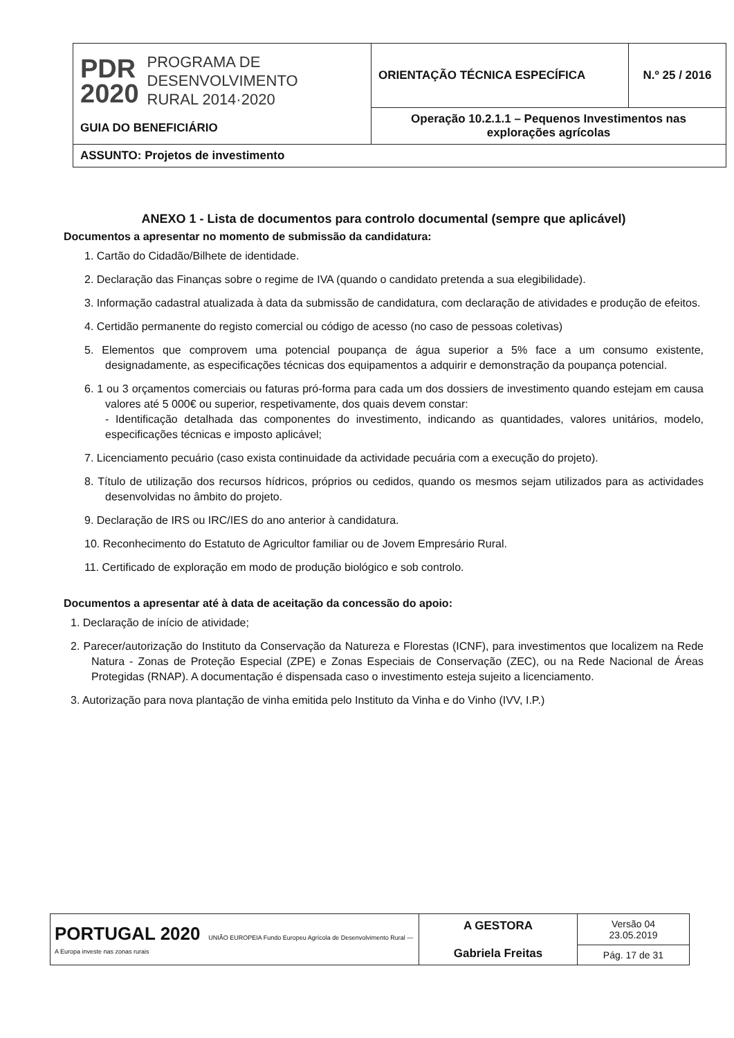| PDR 2020 PROGRAMA DE DESENVOLVIMENTO RURAL 2014·2020 GUIA DO BENEFICIÁRIO | ORIENTAÇÃO TÉCNICA ESPECÍFICA | N.º 25 / 2016 |
| | Operação 10.2.1.1 – Pequenos Investimentos nas explorações agrícolas | |
| ASSUNTO: Projetos de investimento | | |
ANEXO 1 - Lista de documentos para controlo documental (sempre que aplicável)
Documentos a apresentar no momento de submissão da candidatura:
1. Cartão do Cidadão/Bilhete de identidade.
2. Declaração das Finanças sobre o regime de IVA (quando o candidato pretenda a sua elegibilidade).
3. Informação cadastral atualizada à data da submissão de candidatura, com declaração de atividades e produção de efeitos.
4. Certidão permanente do registo comercial ou código de acesso (no caso de pessoas coletivas)
5. Elementos que comprovem uma potencial poupança de água superior a 5% face a um consumo existente, designadamente, as especificações técnicas dos equipamentos a adquirir e demonstração da poupança potencial.
6. 1 ou 3 orçamentos comerciais ou faturas pró-forma para cada um dos dossiers de investimento quando estejam em causa valores até 5 000€ ou superior, respetivamente, dos quais devem constar:
- Identificação detalhada das componentes do investimento, indicando as quantidades, valores unitários, modelo, especificações técnicas e imposto aplicável;
7. Licenciamento pecuário (caso exista continuidade da actividade pecuária com a execução do projeto).
8. Título de utilização dos recursos hídricos, próprios ou cedidos, quando os mesmos sejam utilizados para as actividades desenvolvidas no âmbito do projeto.
9. Declaração de IRS ou IRC/IES do ano anterior à candidatura.
10. Reconhecimento do Estatuto de Agricultor familiar ou de Jovem Empresário Rural.
11. Certificado de exploração em modo de produção biológico e sob controlo.
Documentos a apresentar até à data de aceitação da concessão do apoio:
1. Declaração de início de atividade;
2. Parecer/autorização do Instituto da Conservação da Natureza e Florestas (ICNF), para investimentos que localizem na Rede Natura - Zonas de Proteção Especial (ZPE) e Zonas Especiais de Conservação (ZEC), ou na Rede Nacional de Áreas Protegidas (RNAP). A documentação é dispensada caso o investimento esteja sujeito a licenciamento.
3. Autorização para nova plantação de vinha emitida pelo Instituto da Vinha e do Vinho (IVV, I.P.)
| PORTUGAL 2020 UNIÃO EUROPEIA Fundo Europeu Agrícola de Desenvolvimento Rural — A Europa investe nas zonas rurais | A GESTORA Gabriela Freitas | Versão 04 23.05.2019 |
| | | Pág. 17 de 31 |